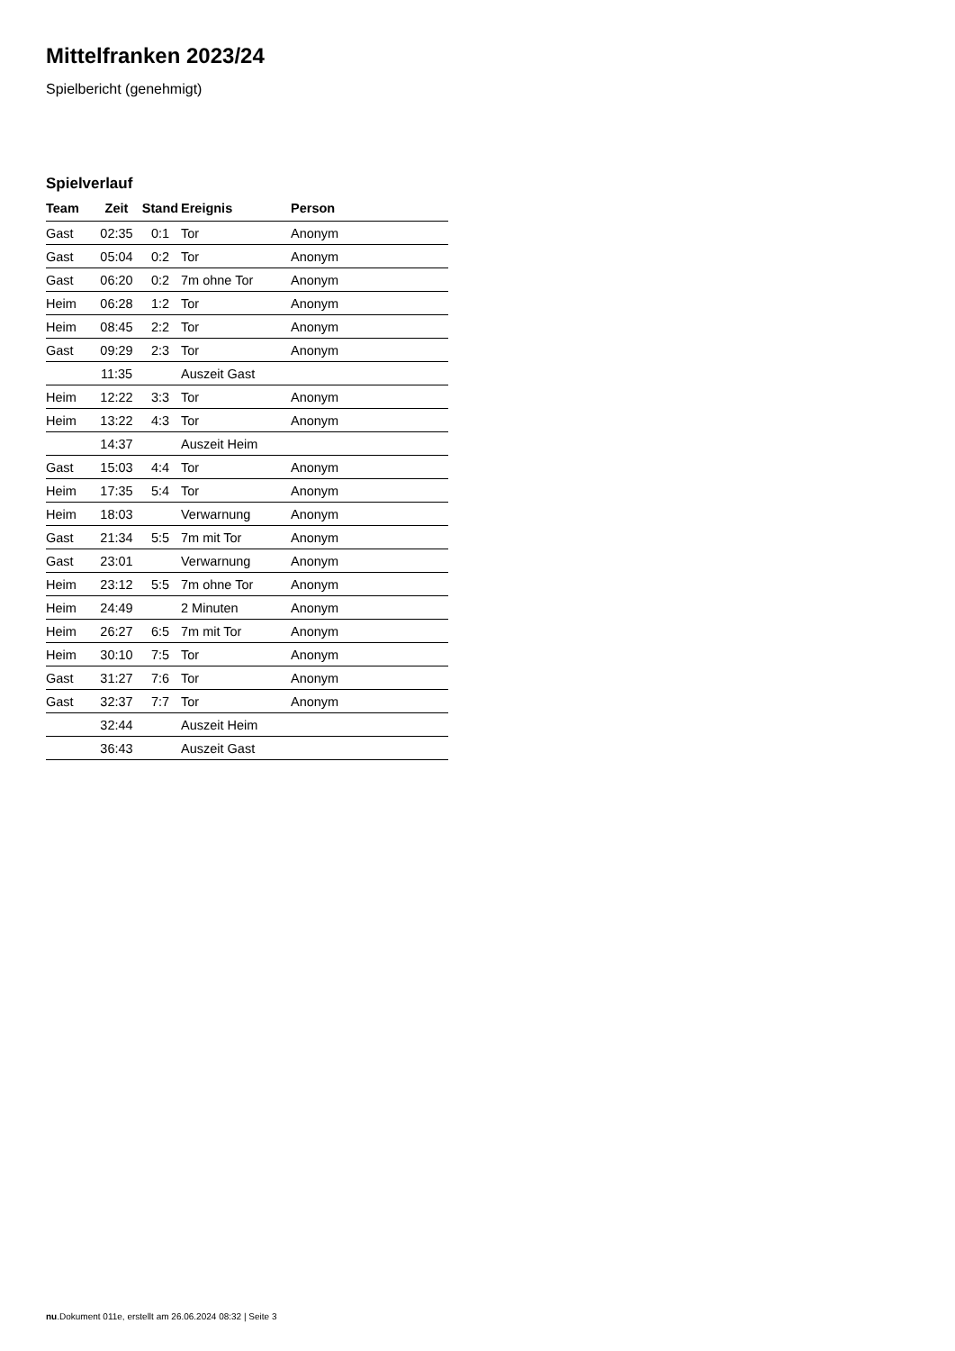Mittelfranken 2023/24
Spielbericht (genehmigt)
Spielverlauf
| Team | Zeit | Stand | Ereignis | Person |
| --- | --- | --- | --- | --- |
| Gast | 02:35 | 0:1 | Tor | Anonym |
| Gast | 05:04 | 0:2 | Tor | Anonym |
| Gast | 06:20 | 0:2 | 7m ohne Tor | Anonym |
| Heim | 06:28 | 1:2 | Tor | Anonym |
| Heim | 08:45 | 2:2 | Tor | Anonym |
| Gast | 09:29 | 2:3 | Tor | Anonym |
| | 11:35 | | Auszeit Gast | |
| Heim | 12:22 | 3:3 | Tor | Anonym |
| Heim | 13:22 | 4:3 | Tor | Anonym |
| | 14:37 | | Auszeit Heim | |
| Gast | 15:03 | 4:4 | Tor | Anonym |
| Heim | 17:35 | 5:4 | Tor | Anonym |
| Heim | 18:03 | | Verwarnung | Anonym |
| Gast | 21:34 | 5:5 | 7m mit Tor | Anonym |
| Gast | 23:01 | | Verwarnung | Anonym |
| Heim | 23:12 | 5:5 | 7m ohne Tor | Anonym |
| Heim | 24:49 | | 2 Minuten | Anonym |
| Heim | 26:27 | 6:5 | 7m mit Tor | Anonym |
| Heim | 30:10 | 7:5 | Tor | Anonym |
| Gast | 31:27 | 7:6 | Tor | Anonym |
| Gast | 32:37 | 7:7 | Tor | Anonym |
| | 32:44 | | Auszeit Heim | |
| | 36:43 | | Auszeit Gast | |
nu.Dokument 011e, erstellt am 26.06.2024 08:32 | Seite 3